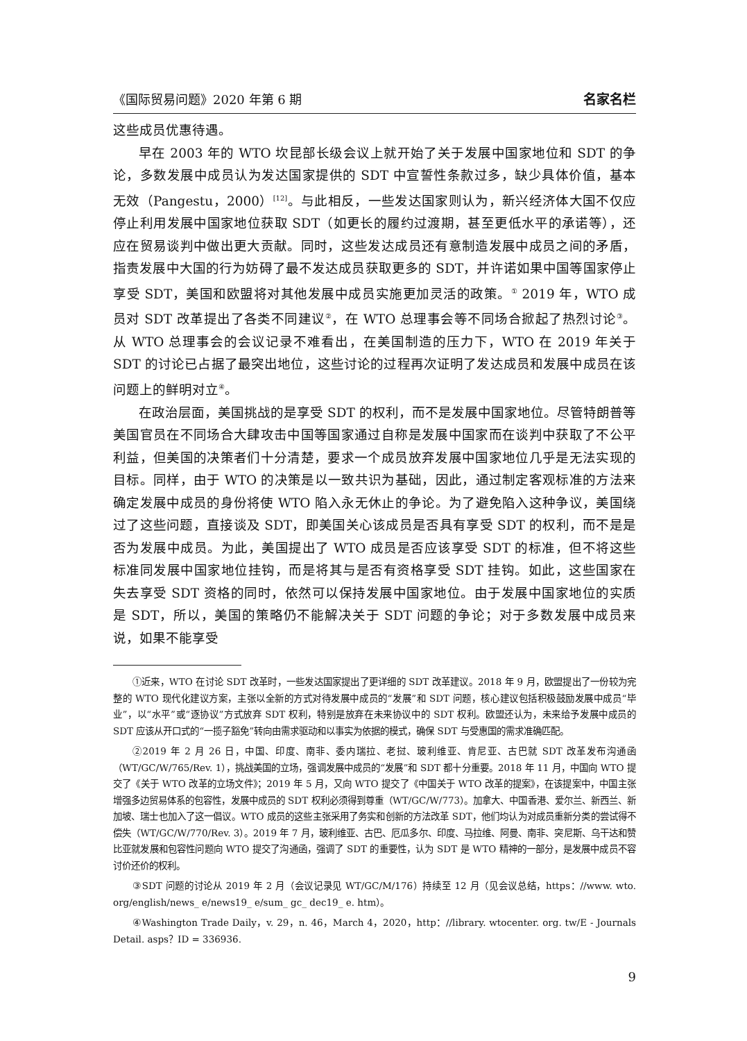《国际贸易问题》2020 年第 6 期 名家名栏
这些成员优惠待遇。
早在 2003 年的 WTO 坎昆部长级会议上就开始了关于发展中国家地位和 SDT 的争论，多数发展中成员认为发达国家提供的 SDT 中宣誓性条款过多，缺少具体价值，基本无效（Pangestu，2000）<sup>[12]</sup>。与此相反，一些发达国家则认为，新兴经济体大国不仅应停止利用发展中国家地位获取 SDT（如更长的履约过渡期，甚至更低水平的承诺等），还应在贸易谈判中做出更大贡献。同时，这些发达成员还有意制造发展中成员之间的矛盾，指责发展中大国的行为妨碍了最不发达成员获取更多的 SDT，并许诺如果中国等国家停止享受 SDT，美国和欧盟将对其他发展中成员实施更加灵活的政策。<sup>①</sup> 2019 年，WTO 成员对 SDT 改革提出了各类不同建议<sup>②</sup>，在 WTO 总理事会等不同场合掀起了热烈讨论<sup>③</sup>。从 WTO 总理事会的会议记录不难看出，在美国制造的压力下，WTO 在 2019 年关于 SDT 的讨论已占据了最突出地位，这些讨论的过程再次证明了发达成员和发展中成员在该问题上的鲜明对立<sup>④</sup>。
在政治层面，美国挑战的是享受 SDT 的权利，而不是发展中国家地位。尽管特朗普等美国官员在不同场合大肆攻击中国等国家通过自称是发展中国家而在谈判中获取了不公平利益，但美国的决策者们十分清楚，要求一个成员放弃发展中国家地位几乎是无法实现的目标。同样，由于 WTO 的决策是以一致共识为基础，因此，通过制定客观标准的方法来确定发展中成员的身份将使 WTO 陷入永无休止的争论。为了避免陷入这种争议，美国绕过了这些问题，直接谈及 SDT，即美国关心该成员是否具有享受 SDT 的权利，而不是是否为发展中成员。为此，美国提出了 WTO 成员是否应该享受 SDT 的标准，但不将这些标准同发展中国家地位挂钩，而是将其与是否有资格享受 SDT 挂钩。如此，这些国家在失去享受 SDT 资格的同时，依然可以保持发展中国家地位。由于发展中国家地位的实质是 SDT，所以，美国的策略仍不能解决关于 SDT 问题的争论；对于多数发展中成员来说，如果不能享受
①近来，WTO 在讨论 SDT 改革时，一些发达国家提出了更详细的 SDT 改革建议。2018 年 9 月，欧盟提出了一份较为完整的 WTO 现代化建议方案，主张以全新的方式对待发展中成员的“发展”和 SDT 问题，核心建议包括积极鼓励发展中成员“毕业”，以“水平”或“逐协议”方式放弃 SDT 权利，特别是放弃在未来协议中的 SDT 权利。欧盟还认为，未来给予发展中成员的 SDT 应该从开口式的“一揽子豁免”转向由需求驱动和以事实为依据的模式，确保 SDT 与受惠国的需求准确匹配。
②2019 年 2 月 26 日，中国、印度、南非、委内瑞拉、老挝、玻利维亚、肯尼亚、古巴就 SDT 改革发布沟通函（WT/GC/W/765/Rev. 1），挑战美国的立场，强调发展中成员的“发展”和 SDT 都十分重要。2018 年 11 月，中国向 WTO 提交了《关于 WTO 改革的立场文件》；2019 年 5 月，又向 WTO 提交了《中国关于 WTO 改革的提案》，在该提案中，中国主张增强多边贸易体系的包容性，发展中成员的 SDT 权利必须得到尊重（WT/GC/W/773）。加拿大、中国香港、爱尔兰、新西兰、新加坡、瑞士也加入了这一倡议。WTO 成员的这些主张采用了务实和创新的方法改革 SDT，他们均认为对成员重新分类的尝试得不偿失（WT/GC/W/770/Rev. 3）。2019 年 7 月，玻利维亚、古巴、厄瓜多尔、印度、马拉维、阿曼、南非、突尼斯、乌干达和赞比亚就发展和包容性问题向 WTO 提交了沟通函，强调了 SDT 的重要性，认为 SDT 是 WTO 精神的一部分，是发展中成员不容讨价还价的权利。
③SDT 问题的讨论从 2019 年 2 月（会议记录见 WT/GC/M/176）持续至 12 月（见会议总结，https：//www. wto. org/english/news_ e/news19_ e/sum_ gc_ dec19_ e. htm）。
④Washington Trade Daily，v. 29，n. 46，March 4，2020，http：//library. wtocenter. org. tw/E - Journals Detail. asps？ID = 336936.
9